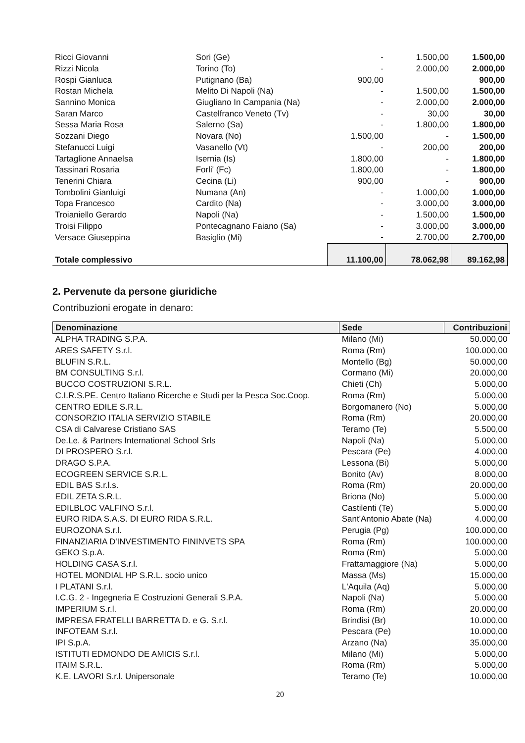| Ricci Giovanni | Sori (Ge) | - | 1.500,00 | 1.500,00 |
| Rizzi Nicola | Torino (To) | - | 2.000,00 | 2.000,00 |
| Rospi Gianluca | Putignano (Ba) | 900,00 | | 900,00 |
| Rostan Michela | Melito Di Napoli (Na) | - | 1.500,00 | 1.500,00 |
| Sannino Monica | Giugliano In Campania (Na) | - | 2.000,00 | 2.000,00 |
| Saran Marco | Castelfranco Veneto (Tv) | - | 30,00 | 30,00 |
| Sessa Maria Rosa | Salerno (Sa) | - | 1.800,00 | 1.800,00 |
| Sozzani Diego | Novara (No) | 1.500,00 | - | 1.500,00 |
| Stefanucci Luigi | Vasanello (Vt) | - | 200,00 | 200,00 |
| Tartaglione Annaelsa | Isernia (Is) | 1.800,00 | - | 1.800,00 |
| Tassinari Rosaria | Forli' (Fc) | 1.800,00 | - | 1.800,00 |
| Tenerini Chiara | Cecina (Li) | 900,00 | - | 900,00 |
| Tombolini Gianluigi | Numana (An) | - | 1.000,00 | 1.000,00 |
| Topa Francesco | Cardito (Na) | - | 3.000,00 | 3.000,00 |
| Troianiello Gerardo | Napoli (Na) | - | 1.500,00 | 1.500,00 |
| Troisi Filippo | Pontecagnano Faiano (Sa) | - | 3.000,00 | 3.000,00 |
| Versace Giuseppina | Basiglio (Mi) | - | 2.700,00 | 2.700,00 |
| Totale complessivo | | 11.100,00 | 78.062,98 | 89.162,98 |
2. Pervenute da persone giuridiche
Contribuzioni erogate in denaro:
| Denominazione | Sede | Contribuzioni |
| --- | --- | --- |
| ALPHA TRADING S.P.A. | Milano (Mi) | 50.000,00 |
| ARES SAFETY S.r.l. | Roma (Rm) | 100.000,00 |
| BLUFIN S.R.L. | Montello (Bg) | 50.000,00 |
| BM CONSULTING S.r.l. | Cormano (Mi) | 20.000,00 |
| BUCCO COSTRUZIONI S.R.L. | Chieti (Ch) | 5.000,00 |
| C.I.R.S.PE. Centro Italiano Ricerche e Studi per la Pesca Soc.Coop. | Roma (Rm) | 5.000,00 |
| CENTRO EDILE S.R.L. | Borgomanero (No) | 5.000,00 |
| CONSORZIO ITALIA SERVIZIO STABILE | Roma (Rm) | 20.000,00 |
| CSA di Calvarese Cristiano SAS | Teramo (Te) | 5.500,00 |
| De.Le. & Partners International School Srls | Napoli (Na) | 5.000,00 |
| DI PROSPERO S.r.l. | Pescara (Pe) | 4.000,00 |
| DRAGO S.P.A. | Lessona (Bi) | 5.000,00 |
| ECOGREEN SERVICE S.R.L. | Bonito (Av) | 8.000,00 |
| EDIL BAS S.r.l.s. | Roma (Rm) | 20.000,00 |
| EDIL ZETA S.R.L. | Briona (No) | 5.000,00 |
| EDILBLOC VALFINO S.r.l. | Castilenti (Te) | 5.000,00 |
| EURO RIDA S.A.S. DI EURO RIDA S.R.L. | Sant'Antonio Abate (Na) | 4.000,00 |
| EUROZONA S.r.l. | Perugia (Pg) | 100.000,00 |
| FINANZIARIA D'INVESTIMENTO FININVETS SPA | Roma (Rm) | 100.000,00 |
| GEKO S.p.A. | Roma (Rm) | 5.000,00 |
| HOLDING CASA S.r.l. | Frattamaggiore (Na) | 5.000,00 |
| HOTEL MONDIAL HP S.R.L. socio unico | Massa (Ms) | 15.000,00 |
| I PLATANI S.r.l. | L'Aquila (Aq) | 5.000,00 |
| I.C.G. 2 - Ingegneria E Costruzioni Generali S.P.A. | Napoli (Na) | 5.000,00 |
| IMPERIUM S.r.l. | Roma (Rm) | 20.000,00 |
| IMPRESA FRATELLI BARRETTA D. e G. S.r.l. | Brindisi (Br) | 10.000,00 |
| INFOTEAM S.r.l. | Pescara (Pe) | 10.000,00 |
| IPI S.p.A. | Arzano (Na) | 35.000,00 |
| ISTITUTI EDMONDO DE AMICIS S.r.l. | Milano (Mi) | 5.000,00 |
| ITAIM S.R.L. | Roma (Rm) | 5.000,00 |
| K.E. LAVORI S.r.l. Unipersonale | Teramo (Te) | 10.000,00 |
20